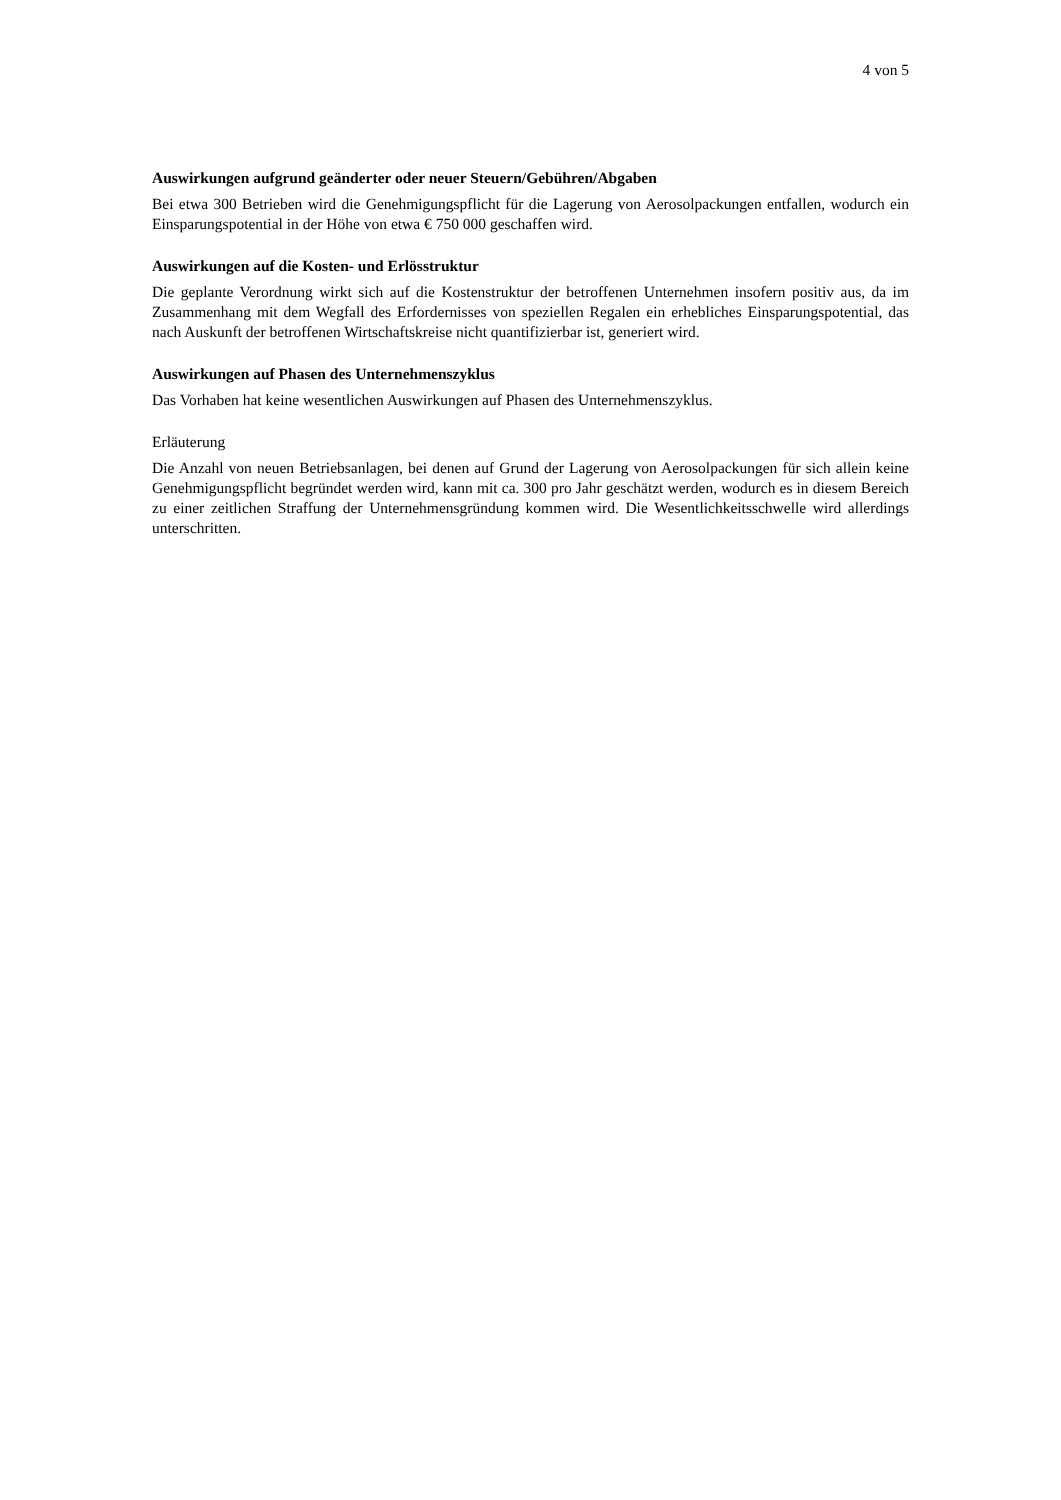4 von 5
Auswirkungen aufgrund geänderter oder neuer Steuern/Gebühren/Abgaben
Bei etwa 300 Betrieben wird die Genehmigungspflicht für die Lagerung von Aerosolpackungen entfallen, wodurch ein Einsparungspotential in der Höhe von etwa € 750 000 geschaffen wird.
Auswirkungen auf die Kosten- und Erlösstruktur
Die geplante Verordnung wirkt sich auf die Kostenstruktur der betroffenen Unternehmen insofern positiv aus, da im Zusammenhang mit dem Wegfall des Erfordernisses von speziellen Regalen ein erhebliches Einsparungspotential, das nach Auskunft der betroffenen Wirtschaftskreise nicht quantifizierbar ist, generiert wird.
Auswirkungen auf Phasen des Unternehmenszyklus
Das Vorhaben hat keine wesentlichen Auswirkungen auf Phasen des Unternehmenszyklus.
Erläuterung
Die Anzahl von neuen Betriebsanlagen, bei denen auf Grund der Lagerung von Aerosolpackungen für sich allein keine Genehmigungspflicht begründet werden wird, kann mit ca. 300 pro Jahr geschätzt werden, wodurch es in diesem Bereich zu einer zeitlichen Straffung der Unternehmensgründung kommen wird. Die Wesentlichkeitsschwelle wird allerdings unterschritten.